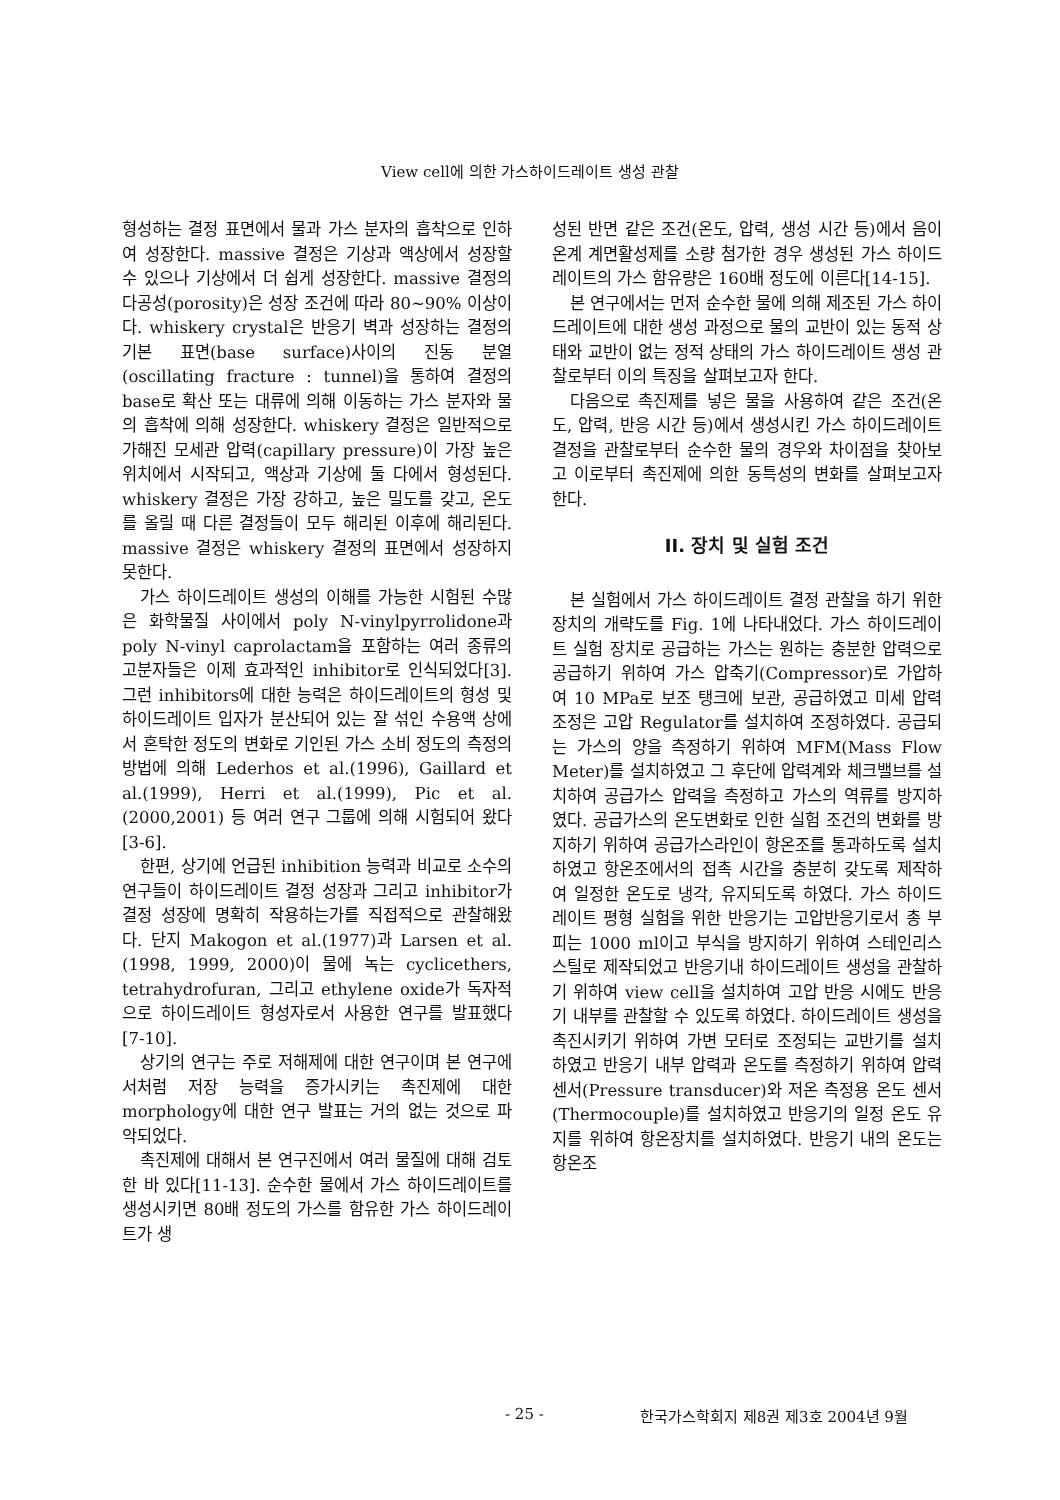View cell에 의한 가스하이드레이트 생성 관찰
형성하는 결정 표면에서 물과 가스 분자의 흡착으로 인하여 성장한다. massive 결정은 기상과 액상에서 성장할 수 있으나 기상에서 더 쉽게 성장한다. massive 결정의 다공성(porosity)은 성장 조건에 따라 80~90% 이상이다. whiskery crystal은 반응기 벽과 성장하는 결정의 기본 표면(base surface)사이의 진동 분열(oscillating fracture : tunnel)을 통하여 결정의 base로 확산 또는 대류에 의해 이동하는 가스 분자와 물의 흡착에 의해 성장한다. whiskery 결정은 일반적으로 가해진 모세관 압력(capillary pressure)이 가장 높은 위치에서 시작되고, 액상과 기상에 둘 다에서 형성된다. whiskery 결정은 가장 강하고, 높은 밀도를 갖고, 온도를 올릴 때 다른 결정들이 모두 해리된 이후에 해리된다. massive 결정은 whiskery 결정의 표면에서 성장하지 못한다.
가스 하이드레이트 생성의 이해를 가능한 시험된 수많은 화학물질 사이에서 poly N-vinylpyrrolidone과 poly N-vinyl caprolactam을 포함하는 여러 종류의 고분자들은 이제 효과적인 inhibitor로 인식되었다[3]. 그런 inhibitors에 대한 능력은 하이드레이트의 형성 및 하이드레이트 입자가 분산되어 있는 잘 섞인 수용액 상에서 혼탁한 정도의 변화로 기인된 가스 소비 정도의 측정의 방법에 의해 Lederhos et al.(1996), Gaillard et al.(1999), Herri et al.(1999), Pic et al.(2000,2001) 등 여러 연구 그룹에 의해 시험되어 왔다[3-6].
한편, 상기에 언급된 inhibition 능력과 비교로 소수의 연구들이 하이드레이트 결정 성장과 그리고 inhibitor가 결정 성장에 명확히 작용하는가를 직접적으로 관찰해왔다. 단지 Makogon et al.(1977)과 Larsen et al.(1998, 1999, 2000)이 물에 녹는 cyclicethers, tetrahydrofuran, 그리고 ethylene oxide가 독자적으로 하이드레이트 형성자로서 사용한 연구를 발표했다[7-10].
상기의 연구는 주로 저해제에 대한 연구이며 본 연구에서처럼 저장 능력을 증가시키는 촉진제에 대한 morphology에 대한 연구 발표는 거의 없는 것으로 파악되었다.
촉진제에 대해서 본 연구진에서 여러 물질에 대해 검토한 바 있다[11-13]. 순수한 물에서 가스 하이드레이트를 생성시키면 80배 정도의 가스를 함유한 가스 하이드레이트가 생
성된 반면 같은 조건(온도, 압력, 생성 시간 등)에서 음이온계 계면활성제를 소량 첨가한 경우 생성된 가스 하이드레이트의 가스 함유량은 160배 정도에 이른다[14-15].
본 연구에서는 먼저 순수한 물에 의해 제조된 가스 하이드레이트에 대한 생성 과정으로 물의 교반이 있는 동적 상태와 교반이 없는 정적 상태의 가스 하이드레이트 생성 관찰로부터 이의 특징을 살펴보고자 한다.
다음으로 촉진제를 넣은 물을 사용하여 같은 조건(온도, 압력, 반응 시간 등)에서 생성시킨 가스 하이드레이트 결정을 관찰로부터 순수한 물의 경우와 차이점을 찾아보고 이로부터 촉진제에 의한 동특성의 변화를 살펴보고자 한다.
II. 장치 및 실험 조건
본 실험에서 가스 하이드레이트 결정 관찰을 하기 위한 장치의 개략도를 Fig. 1에 나타내었다. 가스 하이드레이트 실험 장치로 공급하는 가스는 원하는 충분한 압력으로 공급하기 위하여 가스 압축기(Compressor)로 가압하여 10 MPa로 보조 탱크에 보관, 공급하였고 미세 압력 조정은 고압 Regulator를 설치하여 조정하였다. 공급되는 가스의 양을 측정하기 위하여 MFM(Mass Flow Meter)를 설치하였고 그 후단에 압력계와 체크밸브를 설치하여 공급가스 압력을 측정하고 가스의 역류를 방지하였다. 공급가스의 온도변화로 인한 실험 조건의 변화를 방지하기 위하여 공급가스라인이 항온조를 통과하도록 설치하였고 항온조에서의 접촉 시간을 충분히 갖도록 제작하여 일정한 온도로 냉각, 유지되도록 하였다. 가스 하이드레이트 평형 실험을 위한 반응기는 고압반응기로서 총 부피는 1000 ml이고 부식을 방지하기 위하여 스테인리스 스틸로 제작되었고 반응기내 하이드레이트 생성을 관찰하기 위하여 view cell을 설치하여 고압 반응 시에도 반응기 내부를 관찰할 수 있도록 하였다. 하이드레이트 생성을 촉진시키기 위하여 가변 모터로 조정되는 교반기를 설치하였고 반응기 내부 압력과 온도를 측정하기 위하여 압력 센서(Pressure transducer)와 저온 측정용 온도 센서(Thermocouple)를 설치하였고 반응기의 일정 온도 유지를 위하여 항온장치를 설치하였다. 반응기 내의 온도는 항온조
- 25 - 한국가스학회지 제8권 제3호 2004년 9월